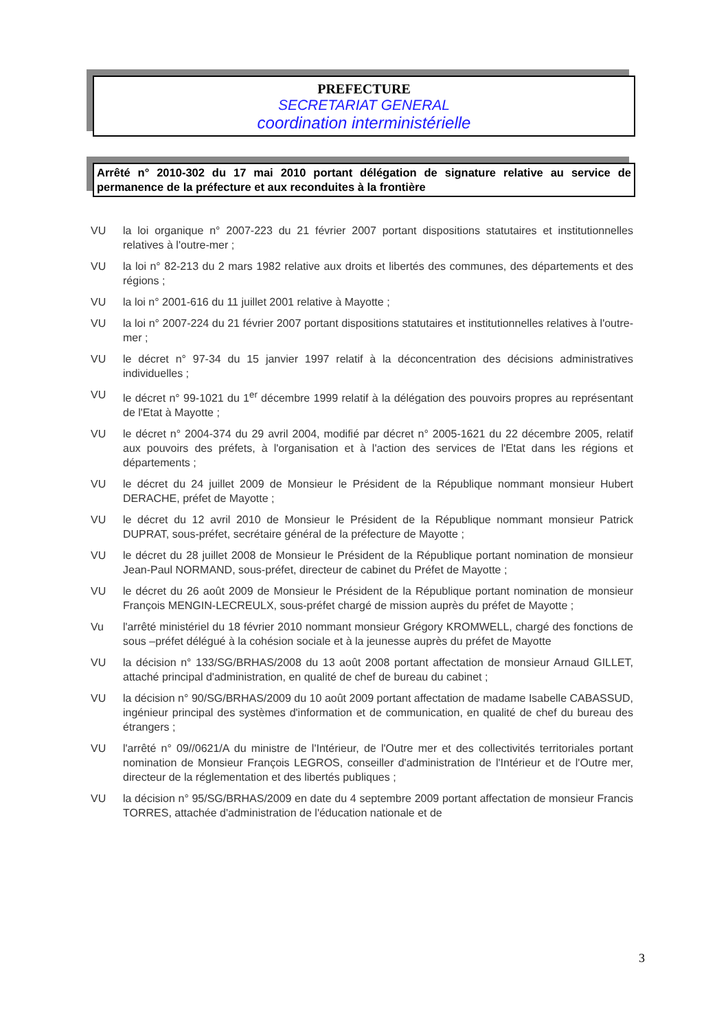PREFECTURE
SECRETARIAT GENERAL
coordination interministérielle
Arrêté n° 2010-302 du 17 mai 2010 portant délégation de signature relative au service de permanence de la préfecture et aux reconduites à la frontière
VU la loi organique n° 2007-223 du 21 février 2007 portant dispositions statutaires et institutionnelles relatives à l'outre-mer ;
VU la loi n° 82-213 du 2 mars 1982 relative aux droits et libertés des communes, des départements et des régions ;
VU la loi n° 2001-616 du 11 juillet 2001 relative à Mayotte ;
VU la loi n° 2007-224 du 21 février 2007 portant dispositions statutaires et institutionnelles relatives à l'outre-mer ;
VU le décret n° 97-34 du 15 janvier 1997 relatif à la déconcentration des décisions administratives individuelles ;
VU le décret n° 99-1021 du 1<sup>er</sup> décembre 1999 relatif à la délégation des pouvoirs propres au représentant de l'Etat à Mayotte ;
VU le décret n° 2004-374 du 29 avril 2004, modifié par décret n° 2005-1621 du 22 décembre 2005, relatif aux pouvoirs des préfets, à l'organisation et à l'action des services de l'Etat dans les régions et départements ;
VU le décret du 24 juillet 2009 de Monsieur le Président de la République nommant monsieur Hubert DERACHE, préfet de Mayotte ;
VU le décret du 12 avril 2010 de Monsieur le Président de la République nommant monsieur Patrick DUPRAT, sous-préfet, secrétaire général de la préfecture de Mayotte ;
VU le décret du 28 juillet 2008 de Monsieur le Président de la République portant nomination de monsieur Jean-Paul NORMAND, sous-préfet, directeur de cabinet du Préfet de Mayotte ;
VU le décret du 26 août 2009 de Monsieur le Président de la République portant nomination de monsieur François MENGIN-LECREULX, sous-préfet chargé de mission auprès du préfet de Mayotte ;
Vu l'arrêté ministériel du 18 février 2010 nommant monsieur Grégory KROMWELL, chargé des fonctions de sous –préfet délégué à la cohésion sociale et à la jeunesse auprès du préfet de Mayotte
VU la décision n° 133/SG/BRHAS/2008 du 13 août 2008 portant affectation de monsieur Arnaud GILLET, attaché principal d'administration, en qualité de chef de bureau du cabinet ;
VU la décision n° 90/SG/BRHAS/2009 du 10 août 2009 portant affectation de madame Isabelle CABASSUD, ingénieur principal des systèmes d'information et de communication, en qualité de chef du bureau des étrangers ;
VU l'arrêté n° 09//0621/A du ministre de l'Intérieur, de l'Outre mer et des collectivités territoriales portant nomination de Monsieur François LEGROS, conseiller d'administration de l'Intérieur et de l'Outre mer, directeur de la réglementation et des libertés publiques ;
VU la décision n° 95/SG/BRHAS/2009 en date du 4 septembre 2009 portant affectation de monsieur Francis TORRES, attachée d'administration de l'éducation nationale et de
3